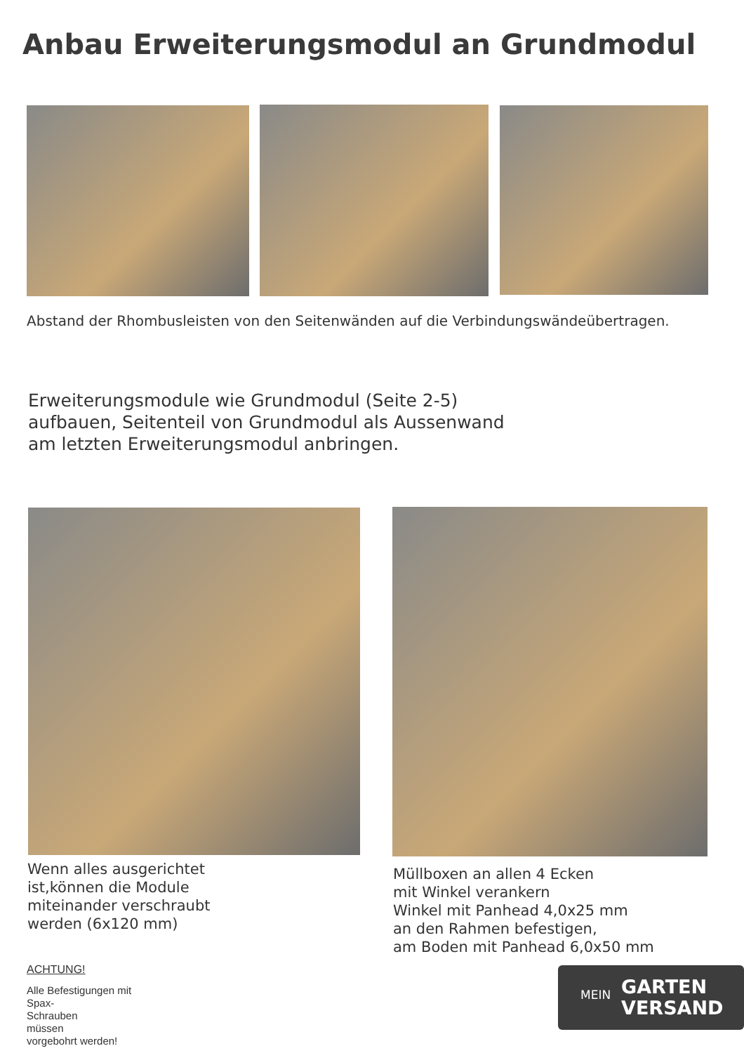Anbau Erweiterungsmodul an Grundmodul
Abstand der Rhombusleisten von den Seitenwänden auf die Verbindungswändeübertragen.
Erweiterungsmodule wie Grundmodul (Seite 2-5)
aufbauen, Seitenteil von Grundmodul als Aussenwand
am letzten Erweiterungsmodul anbringen.
Wenn alles ausgerichtet
ist,können die Module
miteinander verschraubt
werden (6x120 mm)
Müllboxen an allen 4 Ecken
mit Winkel verankern
Winkel mit Panhead 4,0x25 mm
an den Rahmen befestigen,
am Boden mit Panhead 6,0x50 mm
ACHTUNG!
Alle Befestigungen mit
Spax-
Schrauben
müssen
vorgebohrt werden!
MEIN GARTEN
VERSAND